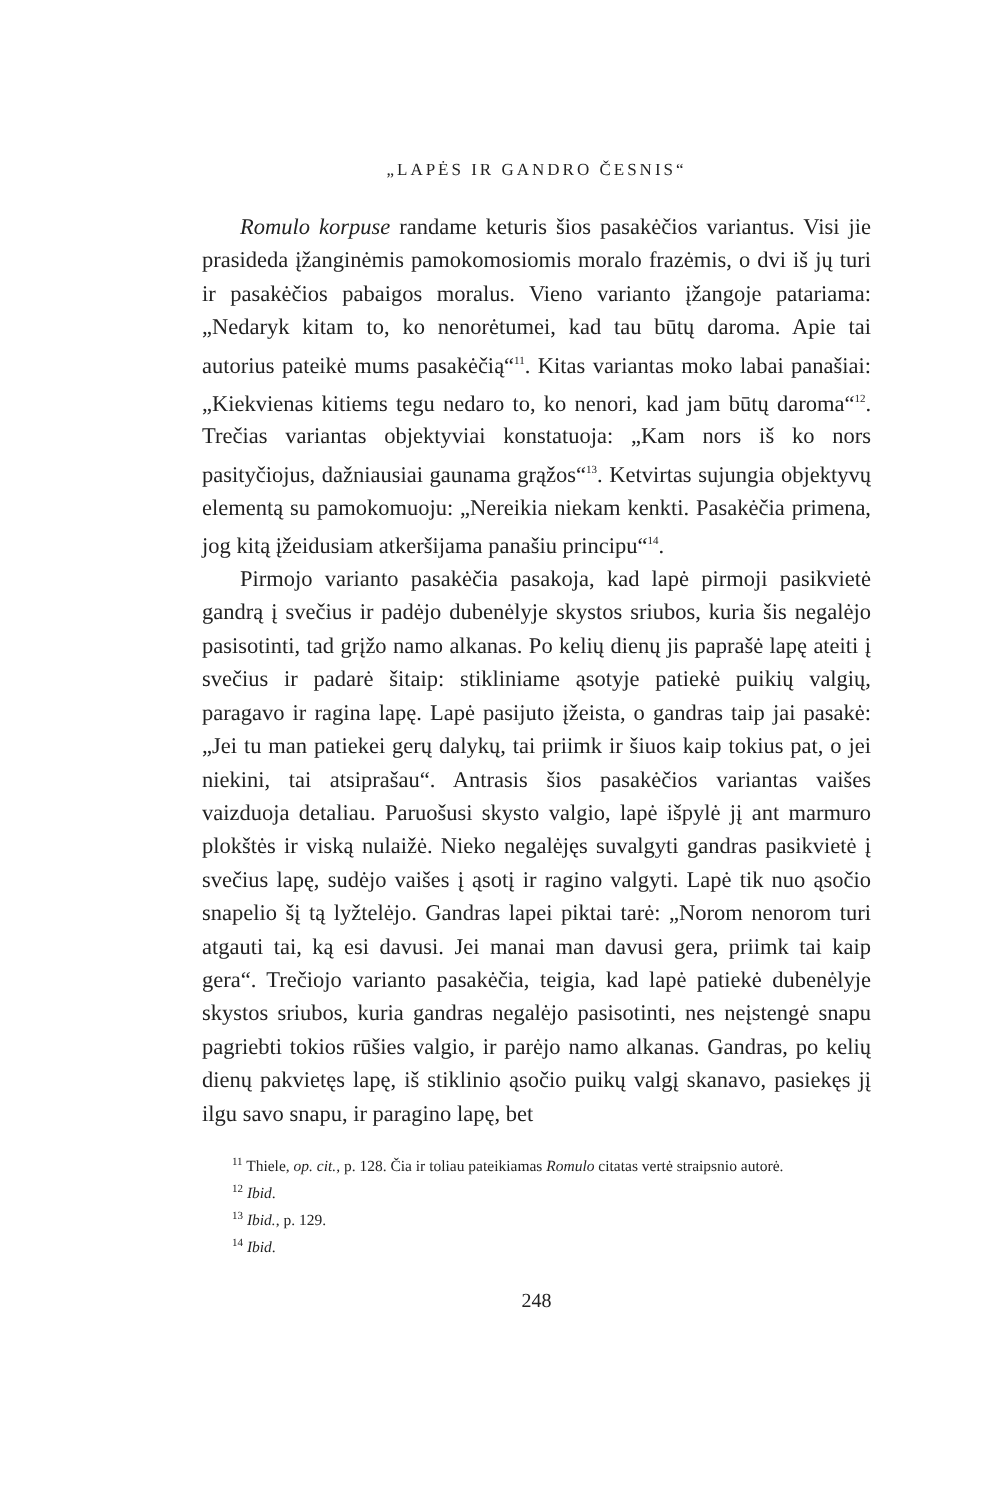„LAPĖS IR GANDRO ČESNIS“
Romulo korpuse randame keturis šios pasakėčios variantus. Visi jie prasideda įžanginėmis pamokomosiomis moralo frazėmis, o dvi iš jų turi ir pasakėčios pabaigos moralus. Vieno varianto įžangoje patariama: „Nedaryk kitam to, ko nenorėtumei, kad tau būtų daroma. Apie tai autorius pateikė mums pasakėčią“<sup>11</sup>. Kitas variantas moko labai panašiai: „Kiekvienas kitiems tegu nedaro to, ko nenori, kad jam būtų daroma“<sup>12</sup>. Trečias variantas objektyviai konstatuoja: „Kam nors iš ko nors pasityčiojus, dažniausiai gaunama grąžos“<sup>13</sup>. Ketvirtas sujungia objektyvų elementą su pamokomuoju: „Nereikia niekam kenkti. Pasakėčia primena, jog kitą įžeidusiam atkeršijama panašiu principu“<sup>14</sup>.
Pirmojo varianto pasakėčia pasakoja, kad lapė pirmoji pasikvietė gandrą į svečius ir padėjo dubenėlyje skystos sriubos, kuria šis negalėjo pasisotinti, tad grįžo namo alkanas. Po kelių dienų jis paprašė lapę ateiti į svečius ir padarė šitaip: stikliniame ąsotyje patiekė puikių valgių, paragavo ir ragina lapę. Lapė pasijuto įžeista, o gandras taip jai pasakė: „Jei tu man patiekei gerų dalykų, tai priimk ir šiuos kaip tokius pat, o jei niekini, tai atsiprašau“. Antrasis šios pasakėčios variantas vaišes vaizduoja detaliau. Paruošusi skysto valgio, lapė išpylė jį ant marmuro plokštės ir viską nulaižė. Nieko negalėjęs suvalgyti gandras pasikvietė į svečius lapę, sudėjo vaišes į ąsotį ir ragino valgyti. Lapė tik nuo ąsočio snapelio šį tą lyžtelėjo. Gandras lapei piktai tarė: „Norom nenorom turi atgauti tai, ką esi davusi. Jei manai man davusi gera, priimk tai kaip gera“. Trečiojo varianto pasakėčia, teigia, kad lapė patiekė dubenėlyje skystos sriubos, kuria gandras negalėjo pasisotinti, nes neįstengė snapu pagriebti tokios rūšies valgio, ir parėjo namo alkanas. Gandras, po kelių dienų pakvietęs lapę, iš stiklinio ąsočio puikų valgį skanavo, pasiekęs jį ilgu savo snapu, ir paragino lapę, bet
<sup>11</sup> Thiele, op. cit., p. 128. Čia ir toliau pateikiamas Romulo citatas vertė straipsnio autorė.
<sup>12</sup> Ibid.
<sup>13</sup> Ibid., p. 129.
<sup>14</sup> Ibid.
248